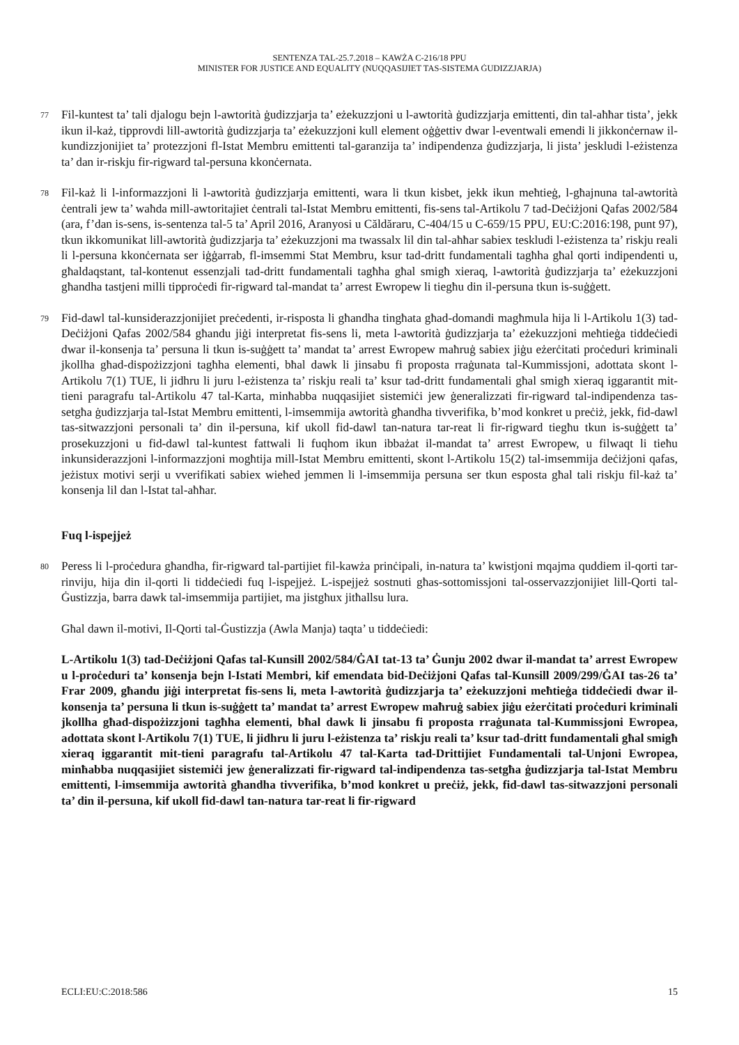SENTENZA TAL-25.7.2018 – KAWŻA C-216/18 PPU
MINISTER FOR JUSTICE AND EQUALITY (NUQQASIJIET TAS-SISTEMA ĠUDIZZJARJA)
77
Fil-kuntest ta’ tali djalogu bejn l-awtorità ġudizzjarja ta’ eżekuzzjoni u l-awtorità ġudizzjarja emittenti, din tal-aħħar tista’, jekk ikun il-każ, tipprovdi lill-awtorità ġudizzjarja ta’ eżekuzzjoni kull element oġġettiv dwar l-eventwali emendi li jikkonċernaw il-kundizzjonijiet ta’ protezzjoni fl-Istat Membru emittenti tal-garanzija ta’ indipendenza ġudizzjarja, li jista’ jeskludi l-eżistenza ta’ dan ir-riskju fir-rigward tal-persuna kkonċernata.
78
Fil-każ li l-informazzjoni li l-awtorità ġudizzjarja emittenti, wara li tkun kisbet, jekk ikun meħtieġ, l-għajnuna tal-awtorità ċentrali jew ta’ waħda mill-awtoritajiet ċentrali tal-Istat Membru emittenti, fis-sens tal-Artikolu 7 tad-Deċiżjoni Qafas 2002/584 (ara, f’dan is-sens, is-sentenza tal-5 ta’ April 2016, Aranyosi u Căldăraru, C-404/15 u C-659/15 PPU, EU:C:2016:198, punt 97), tkun ikkomunikat lill-awtorità ġudizzjarja ta’ eżekuzzjoni ma twassalx lil din tal-aħħar sabiex teskludi l-eżistenza ta’ riskju reali li l-persuna kkonċernata ser iġġarrab, fl-imsemmi Stat Membru, ksur tad-dritt fundamentali tagħha għal qorti indipendenti u, għaldaqstant, tal-kontenut essenzjali tad-dritt fundamentali tagħha għal smigħ xieraq, l-awtorità ġudizzjarja ta’ eżekuzzjoni għandha tastjeni milli tipproċedi fir-rigward tal-mandat ta’ arrest Ewropew li tiegħu din il-persuna tkun is-suġġett.
79
Fid-dawl tal-kunsiderazzjonijiet preċedenti, ir-risposta li għandha tingħata għad-domandi magħmula hija li l-Artikolu 1(3) tad-Deċiżjoni Qafas 2002/584 għandu jiġi interpretat fis-sens li, meta l-awtorità ġudizzjarja ta’ eżekuzzjoni meħtieġa tiddeċiedi dwar il-konsenja ta’ persuna li tkun is-suġġett ta’ mandat ta’ arrest Ewropew maħruġ sabiex jiġu eżerċitati proċeduri kriminali jkollha għad-dispożizzjoni tagħha elementi, bħal dawk li jinsabu fi proposta rraġunata tal-Kummissjoni, adottata skont l-Artikolu 7(1) TUE, li jidhru li juru l-eżistenza ta’ riskju reali ta’ ksur tad-dritt fundamentali għal smigħ xieraq iggarantit mit-tieni paragrafu tal-Artikolu 47 tal-Karta, minħabba nuqqasijiet sistemiċi jew ġeneralizzati fir-rigward tal-indipendenza tas-setgħa ġudizzjarja tal-Istat Membru emittenti, l-imsemmija awtorità għandha tivverifika, b’mod konkret u preċiż, jekk, fid-dawl tas-sitwazzjoni personali ta’ din il-persuna, kif ukoll fid-dawl tan-natura tar-reat li fir-rigward tiegħu tkun is-suġġett ta’ prosekuzzjoni u fid-dawl tal-kuntest fattwali li fuqhom ikun ibbażat il-mandat ta’ arrest Ewropew, u filwaqt li tieħu inkunsiderazzjoni l-informazzjoni mogħtija mill-Istat Membru emittenti, skont l-Artikolu 15(2) tal-imsemmija deċiżjoni qafas, jeżistux motivi serji u vverifikati sabiex wieħed jemmen li l-imsemmija persuna ser tkun esposta għal tali riskju fil-każ ta’ konsenja lil dan l-Istat tal-aħħar.
Fuq l-ispejjeż
80
Peress li l-proċedura għandha, fir-rigward tal-partijiet fil-kawża prinċipali, in-natura ta’ kwistjoni mqajma quddiem il-qorti tar-rinviju, hija din il-qorti li tiddeċiedi fuq l-ispejjeż. L-ispejjeż sostnuti għas-sottomissjoni tal-osservazzjonijiet lill-Qorti tal-Ġustizzja, barra dawk tal-imsemmija partijiet, ma jistgħux jitħallsu lura.
Għal dawn il-motivi, Il-Qorti tal-Ġustizzja (Awla Manja) taqta’ u tiddeċiedi:
L-Artikolu 1(3) tad-Deċiżjoni Qafas tal-Kunsill 2002/584/ĠAI tat-13 ta’ Ġunju 2002 dwar il-mandat ta’ arrest Ewropew u l-proċeduri ta’ konsenja bejn l-Istati Membri, kif emendata bid-Deċiżjoni Qafas tal-Kunsill 2009/299/ĠAI tas-26 ta’ Frar 2009, għandu jiġi interpretat fis-sens li, meta l-awtorità ġudizzjarja ta’ eżekuzzjoni meħtieġa tiddeċiedi dwar il-konsenja ta’ persuna li tkun is-suġġett ta’ mandat ta’ arrest Ewropew maħruġ sabiex jiġu eżerċitati proċeduri kriminali jkollha għad-dispożizzjoni tagħha elementi, bħal dawk li jinsabu fi proposta rraġunata tal-Kummissjoni Ewropea, adottata skont l-Artikolu 7(1) TUE, li jidhru li juru l-eżistenza ta’ riskju reali ta’ ksur tad-dritt fundamentali għal smigħ xieraq iggarantit mit-tieni paragrafu tal-Artikolu 47 tal-Karta tad-Drittijiet Fundamentali tal-Unjoni Ewropea, minħabba nuqqasijiet sistemiċi jew ġeneralizzati fir-rigward tal-indipendenza tas-setgħa ġudizzjarja tal-Istat Membru emittenti, l-imsemmija awtorità għandha tivverifika, b’mod konkret u preċiż, jekk, fid-dawl tas-sitwazzjoni personali ta’ din il-persuna, kif ukoll fid-dawl tan-natura tar-reat li fir-rigward
ECLI:EU:C:2018:586 15